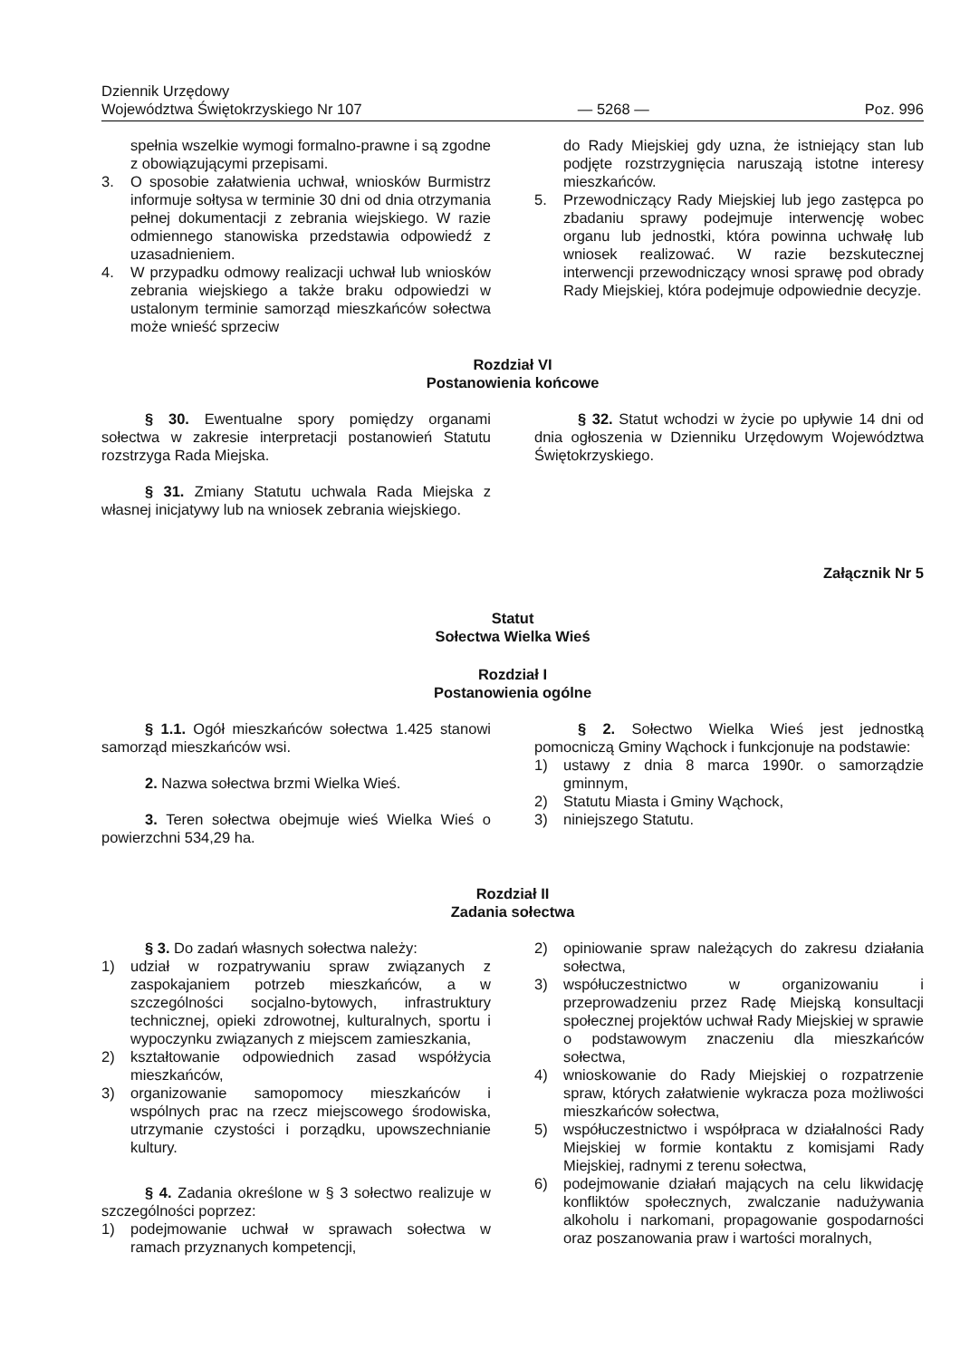Dziennik Urzędowy
Województwa Świętokrzyskiego Nr 107
— 5268 —
Poz. 996
spełnia wszelkie wymogi formalno-prawne i są zgodne z obowiązującymi przepisami.
3. O sposobie załatwienia uchwał, wniosków Burmistrz informuje sołtysa w terminie 30 dni od dnia otrzymania pełnej dokumentacji z zebrania wiejskiego. W razie odmiennego stanowiska przedstawia odpowiedź z uzasadnieniem.
4. W przypadku odmowy realizacji uchwał lub wniosków zebrania wiejskiego a także braku odpowiedzi w ustalonym terminie samorząd mieszkańców sołectwa może wnieść sprzeciw
do Rady Miejskiej gdy uzna, że istniejący stan lub podjęte rozstrzygnięcia naruszają istotne interesy mieszkańców.
5. Przewodniczący Rady Miejskiej lub jego zastępca po zbadaniu sprawy podejmuje interwencję wobec organu lub jednostki, która powinna uchwałę lub wniosek realizować. W razie bezskutecznej interwencji przewodniczący wnosi sprawę pod obrady Rady Miejskiej, która podejmuje odpowiednie decyzje.
Rozdział VI
Postanowienia końcowe
§ 30. Ewentualne spory pomiędzy organami sołectwa w zakresie interpretacji postanowień Statutu rozstrzyga Rada Miejska.
§ 31. Zmiany Statutu uchwala Rada Miejska z własnej inicjatywy lub na wniosek zebrania wiejskiego.
§ 32. Statut wchodzi w życie po upływie 14 dni od dnia ogłoszenia w Dzienniku Urzędowym Województwa Świętokrzyskiego.
Załącznik Nr 5
Statut
Sołectwa Wielka Wieś
Rozdział I
Postanowienia ogólne
§ 1.1. Ogół mieszkańców sołectwa 1.425 stanowi samorząd mieszkańców wsi.
2. Nazwa sołectwa brzmi Wielka Wieś.
3. Teren sołectwa obejmuje wieś Wielka Wieś o powierzchni 534,29 ha.
§ 2. Sołectwo Wielka Wieś jest jednostką pomocniczą Gminy Wąchock i funkcjonuje na podstawie:
1) ustawy z dnia 8 marca 1990r. o samorządzie gminnym,
2) Statutu Miasta i Gminy Wąchock,
3) niniejszego Statutu.
Rozdział II
Zadania sołectwa
§ 3. Do zadań własnych sołectwa należy:
1) udział w rozpatrywaniu spraw związanych z zaspokajaniem potrzeb mieszkańców, a w szczególności socjalno-bytowych, infrastruktury technicznej, opieki zdrowotnej, kulturalnych, sportu i wypoczynku związanych z miejscem zamieszkania,
2) kształtowanie odpowiednich zasad współżycia mieszkańców,
3) organizowanie samopomocy mieszkańców i wspólnych prac na rzecz miejscowego środowiska, utrzymanie czystości i porządku, upowszechnianie kultury.
§ 4. Zadania określone w § 3 sołectwo realizuje w szczególności poprzez:
1) podejmowanie uchwał w sprawach sołectwa w ramach przyznanych kompetencji,
2) opiniowanie spraw należących do zakresu działania sołectwa,
3) współuczestnictwo w organizowaniu i przeprowadzeniu przez Radę Miejską konsultacji społecznej projektów uchwał Rady Miejskiej w sprawie o podstawowym znaczeniu dla mieszkańców sołectwa,
4) wnioskowanie do Rady Miejskiej o rozpatrzenie spraw, których załatwienie wykracza poza możliwości mieszkańców sołectwa,
5) współuczestnictwo i współpraca w działalności Rady Miejskiej w formie kontaktu z komisjami Rady Miejskiej, radnymi z terenu sołectwa,
6) podejmowanie działań mających na celu likwidację konfliktów społecznych, zwalczanie nadużywania alkoholu i narkomani, propagowanie gospodarności oraz poszanowania praw i wartości moralnych,